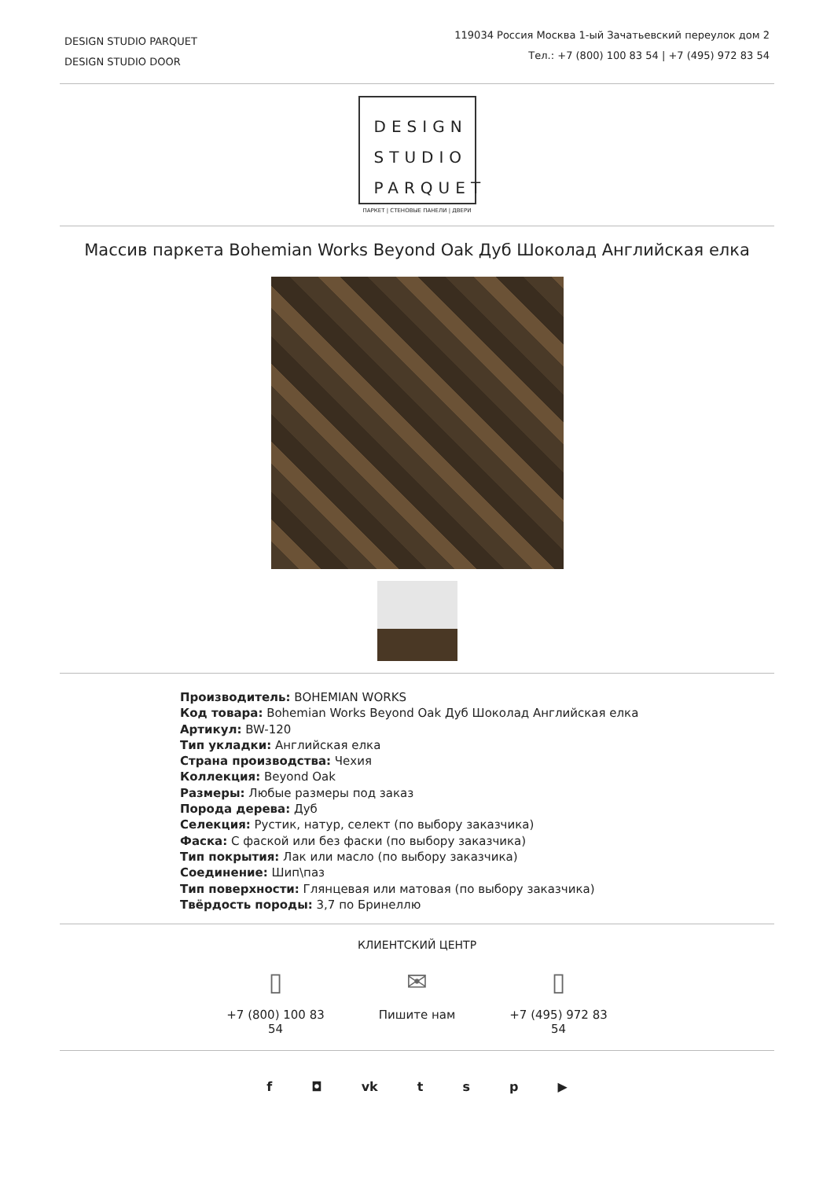DESIGN STUDIO PARQUET
DESIGN STUDIO DOOR
119034 Россия Москва 1-ый Зачатьевский переулок дом 2
Тел.: +7 (800) 100 83 54 | +7 (495) 972 83 54
DESIGN
STUDIO
PARQUET
ПАРКЕТ | СТЕНОВЫЕ ПАНЕЛИ | ДВЕРИ
Массив паркета Bohemian Works Beyond Oak Дуб Шоколад Английская елка
Производитель: BOHEMIAN WORKS
Код товара: Bohemian Works Beyond Oak Дуб Шоколад Английская елка
Артикул: BW-120
Тип укладки: Английская елка
Страна производства: Чехия
Коллекция: Beyond Oak
Размеры: Любые размеры под заказ
Порода дерева: Дуб
Селекция: Рустик, натур, селект (по выбору заказчика)
Фаска: С фаской или без фаски (по выбору заказчика)
Тип покрытия: Лак или масло (по выбору заказчика)
Соединение: Шип\паз
Тип поверхности: Глянцевая или матовая (по выбору заказчика)
Твёрдость породы: 3,7 по Бринеллю
КЛИЕНТСКИЙ ЦЕНТР
▯
+7 (800) 100 83 54
✉
Пишите нам
▯
+7 (495) 972 83 54
f ◘ vk t s p ▶